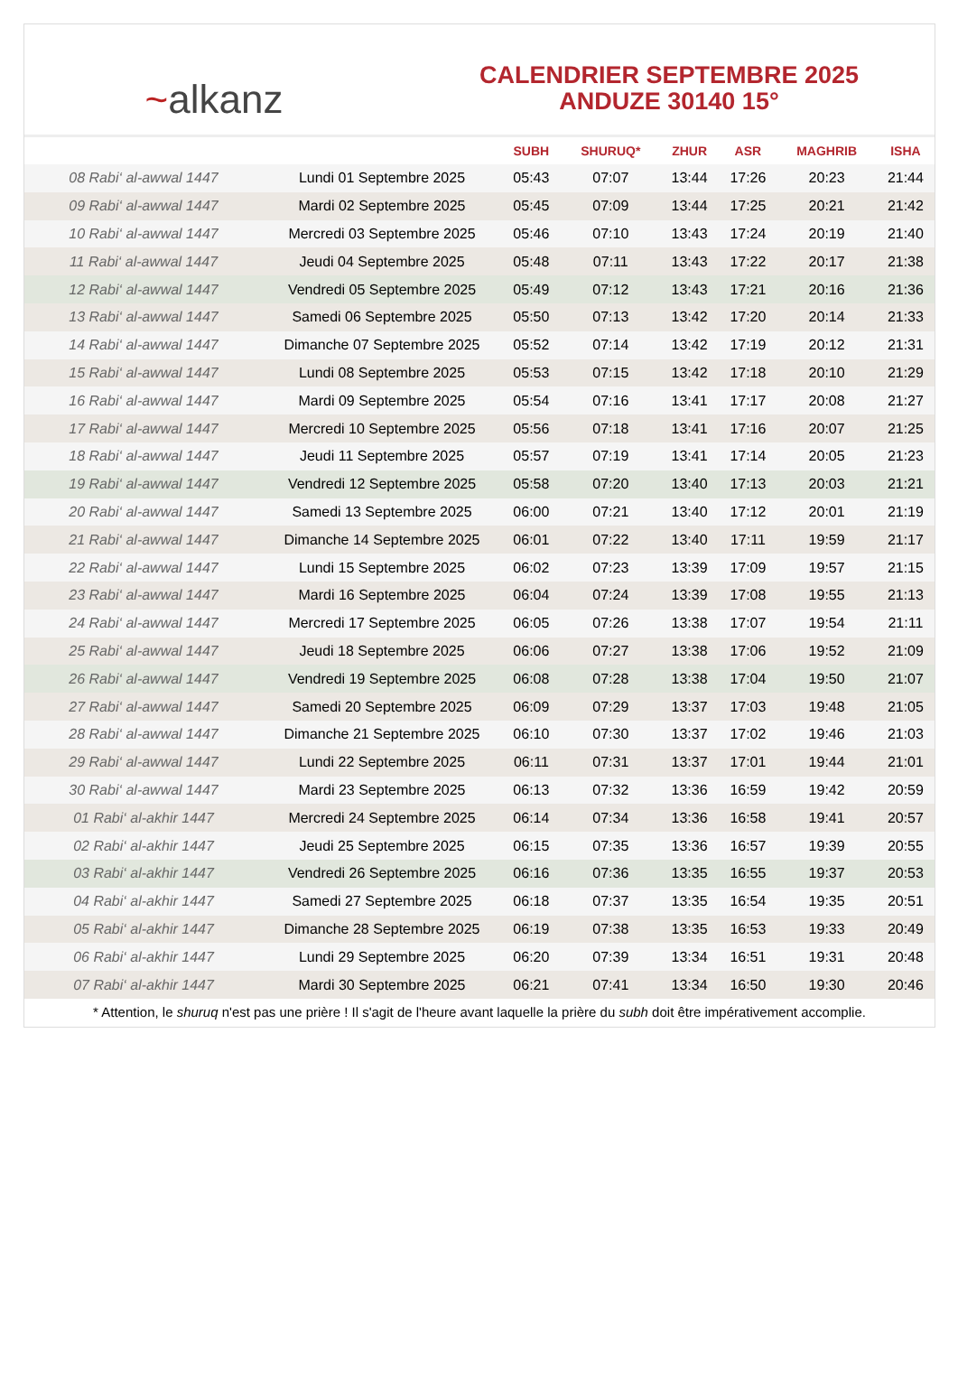~ alkanz
CALENDRIER SEPTEMBRE 2025
ANDUZE 30140 15°
| | | SUBH | SHURUQ* | ZHUR | ASR | MAGHRIB | ISHA |
| --- | --- | --- | --- | --- | --- | --- | --- |
| 08 Rabi‘ al-awwal 1447 | Lundi 01 Septembre 2025 | 05:43 | 07:07 | 13:44 | 17:26 | 20:23 | 21:44 |
| 09 Rabi‘ al-awwal 1447 | Mardi 02 Septembre 2025 | 05:45 | 07:09 | 13:44 | 17:25 | 20:21 | 21:42 |
| 10 Rabi‘ al-awwal 1447 | Mercredi 03 Septembre 2025 | 05:46 | 07:10 | 13:43 | 17:24 | 20:19 | 21:40 |
| 11 Rabi‘ al-awwal 1447 | Jeudi 04 Septembre 2025 | 05:48 | 07:11 | 13:43 | 17:22 | 20:17 | 21:38 |
| 12 Rabi‘ al-awwal 1447 | Vendredi 05 Septembre 2025 | 05:49 | 07:12 | 13:43 | 17:21 | 20:16 | 21:36 |
| 13 Rabi‘ al-awwal 1447 | Samedi 06 Septembre 2025 | 05:50 | 07:13 | 13:42 | 17:20 | 20:14 | 21:33 |
| 14 Rabi‘ al-awwal 1447 | Dimanche 07 Septembre 2025 | 05:52 | 07:14 | 13:42 | 17:19 | 20:12 | 21:31 |
| 15 Rabi‘ al-awwal 1447 | Lundi 08 Septembre 2025 | 05:53 | 07:15 | 13:42 | 17:18 | 20:10 | 21:29 |
| 16 Rabi‘ al-awwal 1447 | Mardi 09 Septembre 2025 | 05:54 | 07:16 | 13:41 | 17:17 | 20:08 | 21:27 |
| 17 Rabi‘ al-awwal 1447 | Mercredi 10 Septembre 2025 | 05:56 | 07:18 | 13:41 | 17:16 | 20:07 | 21:25 |
| 18 Rabi‘ al-awwal 1447 | Jeudi 11 Septembre 2025 | 05:57 | 07:19 | 13:41 | 17:14 | 20:05 | 21:23 |
| 19 Rabi‘ al-awwal 1447 | Vendredi 12 Septembre 2025 | 05:58 | 07:20 | 13:40 | 17:13 | 20:03 | 21:21 |
| 20 Rabi‘ al-awwal 1447 | Samedi 13 Septembre 2025 | 06:00 | 07:21 | 13:40 | 17:12 | 20:01 | 21:19 |
| 21 Rabi‘ al-awwal 1447 | Dimanche 14 Septembre 2025 | 06:01 | 07:22 | 13:40 | 17:11 | 19:59 | 21:17 |
| 22 Rabi‘ al-awwal 1447 | Lundi 15 Septembre 2025 | 06:02 | 07:23 | 13:39 | 17:09 | 19:57 | 21:15 |
| 23 Rabi‘ al-awwal 1447 | Mardi 16 Septembre 2025 | 06:04 | 07:24 | 13:39 | 17:08 | 19:55 | 21:13 |
| 24 Rabi‘ al-awwal 1447 | Mercredi 17 Septembre 2025 | 06:05 | 07:26 | 13:38 | 17:07 | 19:54 | 21:11 |
| 25 Rabi‘ al-awwal 1447 | Jeudi 18 Septembre 2025 | 06:06 | 07:27 | 13:38 | 17:06 | 19:52 | 21:09 |
| 26 Rabi‘ al-awwal 1447 | Vendredi 19 Septembre 2025 | 06:08 | 07:28 | 13:38 | 17:04 | 19:50 | 21:07 |
| 27 Rabi‘ al-awwal 1447 | Samedi 20 Septembre 2025 | 06:09 | 07:29 | 13:37 | 17:03 | 19:48 | 21:05 |
| 28 Rabi‘ al-awwal 1447 | Dimanche 21 Septembre 2025 | 06:10 | 07:30 | 13:37 | 17:02 | 19:46 | 21:03 |
| 29 Rabi‘ al-awwal 1447 | Lundi 22 Septembre 2025 | 06:11 | 07:31 | 13:37 | 17:01 | 19:44 | 21:01 |
| 30 Rabi‘ al-awwal 1447 | Mardi 23 Septembre 2025 | 06:13 | 07:32 | 13:36 | 16:59 | 19:42 | 20:59 |
| 01 Rabi‘ al-akhir 1447 | Mercredi 24 Septembre 2025 | 06:14 | 07:34 | 13:36 | 16:58 | 19:41 | 20:57 |
| 02 Rabi‘ al-akhir 1447 | Jeudi 25 Septembre 2025 | 06:15 | 07:35 | 13:36 | 16:57 | 19:39 | 20:55 |
| 03 Rabi‘ al-akhir 1447 | Vendredi 26 Septembre 2025 | 06:16 | 07:36 | 13:35 | 16:55 | 19:37 | 20:53 |
| 04 Rabi‘ al-akhir 1447 | Samedi 27 Septembre 2025 | 06:18 | 07:37 | 13:35 | 16:54 | 19:35 | 20:51 |
| 05 Rabi‘ al-akhir 1447 | Dimanche 28 Septembre 2025 | 06:19 | 07:38 | 13:35 | 16:53 | 19:33 | 20:49 |
| 06 Rabi‘ al-akhir 1447 | Lundi 29 Septembre 2025 | 06:20 | 07:39 | 13:34 | 16:51 | 19:31 | 20:48 |
| 07 Rabi‘ al-akhir 1447 | Mardi 30 Septembre 2025 | 06:21 | 07:41 | 13:34 | 16:50 | 19:30 | 20:46 |
* Attention, le shuruq n'est pas une prière ! Il s'agit de l'heure avant laquelle la prière du subh doit être impérativement accomplie.